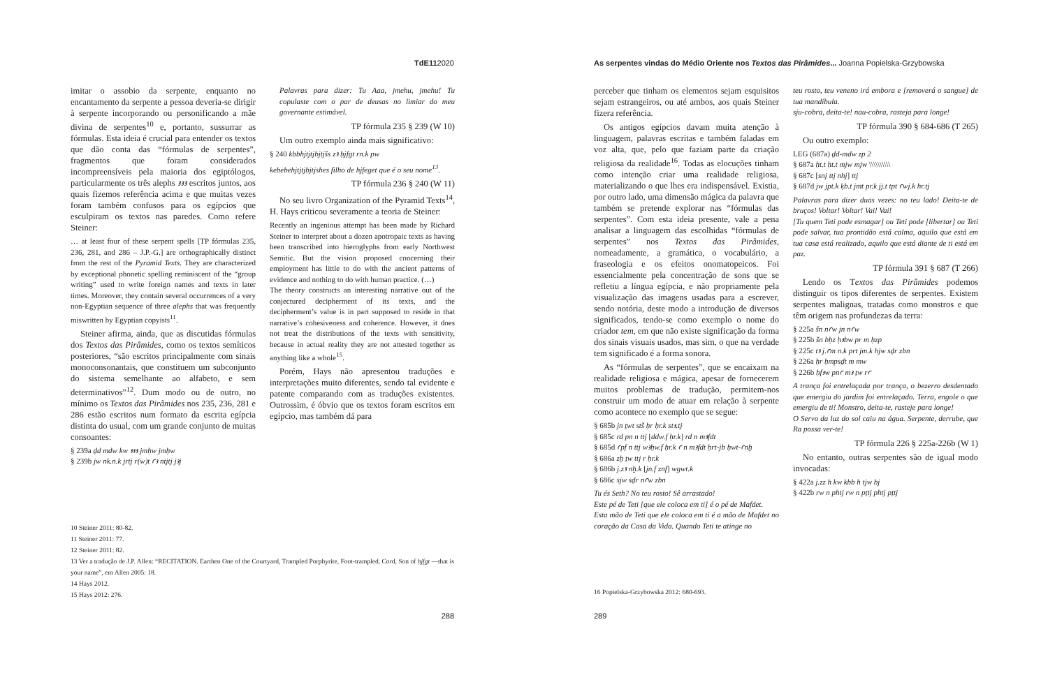TdE112020
imitar o assobio da serpente, enquanto no encantamento da serpente a pessoa deveria-se dirigir à serpente incorporando ou personificando a mãe divina de serpentes<sup>10</sup> e, portanto, sussurrar as fórmulas. Esta ideia é crucial para entender os textos que dão conta das “fórmulas de serpentes”, fragmentos que foram considerados incompreensíveis pela maioria dos egiptólogos, particularmente os três alephs ꜣꜣꜣ escritos juntos, aos quais fizemos referência acima e que muitas vezes foram também confusos para os egípcios que esculpiram os textos nas paredes. Como refere Steiner:
… at least four of these serpent spells [TP fórmulas 235, 236, 281, and 286 – J.P.-G.] are orthographically distinct from the rest of the Pyramid Texts. They are characterized by exceptional phonetic spelling reminiscent of the “group writing” used to write foreign names and texts in later times. Moreover, they contain several occurrences of a very non-Egyptian sequence of three alephs that was frequently miswritten by Egyptian copyists<sup>11</sup>.
Steiner afirma, ainda, que as discutidas fórmulas dos Textos das Pirâmides, como os textos semíticos posteriores, “são escritos principalmente com sinais monoconsonantais, que constituem um subconjunto do sistema semelhante ao alfabeto, e sem determinativos”<sup>12</sup>. Dum modo ou de outro, no mínimo os Textos das Pirâmides nos 235, 236, 281 e 286 estão escritos num formato da escrita egípcia distinta do usual, com um grande conjunto de muitas consoantes:
§ 239a ḏd mdw kw ꜣꜣꜣ jmḥw jmḥw
§ 239b jw nk.n.k jrtj r(w)t ꜥꜣ ntjtj jꜣj
Palavras para dizer: Tu Aaa, jmehu, jmehu! Tu copulaste com o par de deusas no limiar do meu governante estimável.
TP fórmula 235 § 239 (W 10)
Um outro exemplo ainda mais significativo:
§ 240 kbbhjtjtjbjtjšs zꜣ ḥjfgt rn.k pw
kebebehjtjtjbjtjshes filho de hjfeget que é o seu nome<sup>13</sup>.
TP fórmula 236 § 240 (W 11)
No seu livro Organization of the Pyramid Texts<sup>14</sup>, H. Hays criticou severamente a teoria de Steiner:
Recently an ingenious attempt has been made by Richard Steiner to interpret about a dozen apotropaic texts as having been transcribed into hieroglyphs from early Northwest Semitic. But the vision proposed concerning their employment has little to do with the ancient patterns of evidence and nothing to do with human practice. (…)
The theory constructs an interesting narrative out of the conjectured decipherment of its texts, and the decipherment’s value is in part supposed to reside in that narrative’s cohesiveness and coherence. However, it does not treat the distributions of the texts with sensitivity, because in actual reality they are not attested together as anything like a whole<sup>15</sup>.
Porém, Hays não apresentou traduções e interpretações muito diferentes, sendo tal evidente e patente comparando com as traduções existentes. Outrossim, é óbvio que os textos foram escritos em egípcio, mas também dá para
10 Steiner 2011: 80-82.
11 Steiner 2011: 77.
12 Steiner 2011: 82.
13 Ver a tradução de J.P. Allen: “RECITATION. Earthen One of the Courtyard, Trampled Porphyrite, Foot-trampled, Cord, Son of ḥjfgt —that is your name”, em Allen 2005: 18.
14 Hays 2012.
15 Hays 2012: 276.
288
As serpentes vindas do Médio Oriente nos Textos das Pirâmides... Joanna Popielska-Grzybowska
perceber que tinham os elementos sejam esquisitos sejam estrangeiros, ou até ambos, aos quais Steiner fizera referência.
Os antigos egípcios davam muita atenção à linguagem, palavras escritas e também faladas em voz alta, que, pelo que faziam parte da criação religiosa da realidade<sup>16</sup>. Todas as elocuções tinham como intenção criar uma realidade religiosa, materializando o que lhes era indispensável. Existia, por outro lado, uma dimensão mágica da palavra que também se pretende explorar nas “fórmulas das serpentes”. Com esta ideia presente, vale a pena analisar a linguagem das escolhidas “fórmulas de serpentes” nos Textos das Pirâmides, nomeadamente, a gramática, o vocabulário, a fraseologia e os efeitos onomatopeicos. Foi essencialmente pela concentração de sons que se refletiu a língua egípcia, e não propriamente pela visualização das imagens usadas para a escrever, sendo notória, deste modo a introdução de diversos significados, tendo-se como exemplo o nome do criador tem, em que não existe significação da forma dos sinais visuais usados, mas sim, o que na verdade tem significado é a forma sonora.
As “fórmulas de serpentes”, que se encaixam na realidade religiosa e mágica, apesar de fornecerem muitos problemas de tradução, permitem-nos construir um modo de atuar em relação à serpente como acontece no exemplo que se segue:
§ 685b jn ṯwt stš ḥr ḥr.k stꜣ.tj
§ 685c rd pn n ttj [ddw.f ḥr.k] rd n mꜣfdt
§ 685d ꜥpf n ttj wꜣḥw.f ḥr.k ꜥ n mꜣfdt ḥrt-jb ḥwt-ꜥnḫ
§ 686a zḫ ṯw ttj r ḥr.k
§ 686b j.zꜣ nḫ.k [jn.f znf] wgwt.k
§ 686c sjw sḏr nꜥw zbn
Tu és Seth? No teu rosto! Sê arrastado!
Este pé de Teti [que ele coloca em ti] é o pé de Mafdet.
Esta mão de Teti que ele coloca em ti é a mão de Mafdet no coração da Casa da Vida. Quando Teti te atinge no
teu rosto, teu veneno irá embora e [removerá o sangue] de tua mandíbula.
sju-cobra, deita-te! nau-cobra, rasteja para longe!
TP fórmula 390 § 684-686 (T 265)
Ou outro exemplo:
LEG (687a) ḏd-mdw zp 2
§ 687a ḥt.t ḥt.t mjw mjw \\\\\\\\\\
§ 687c [snj ttj nhj] ttj
§ 687d jw jpt.k ḳb.t jmt pr.k jj.t tpt ꜥwj.k hr.tj
Palavras para dizer duas vezes: no teu lado! Deita-te de bruços! Voltar! Voltar! Vai! Vai!
[Tu quem Teti pode esmagar] ou Teti pode [libertar] ou Teti pode salvar, tua prontidão está calma, aquilo que está em tua casa está realizado, aquilo que está diante de ti está em paz.
TP fórmula 391 § 687 (T 266)
Lendo os Textos das Pirâmides podemos distinguir os tipos diferentes de serpentes. Existem serpentes malignas, tratadas como monstros e que têm origem nas profundezas da terra:
§ 225a šn nꜥw jn nꜥw
§ 225b šn bḥz ḥꜣbw pr m ḥzp
§ 225c tꜣ j.ꜥm n.k prt jm.k hjw sḏr zbn
§ 226a ḥr ḥmpsḏt m mw
§ 226b ḥfꜣw pnꜥ mꜣ ṯw rꜥ
A trança foi entrelaçada por trança, o bezerro desdentado que emergiu do jardim foi entrelaçado. Terra, engole o que emergiu de ti! Monstro, deita-te, rasteje para longe!
O Servo da luz do sol caiu na água. Serpente, derrube, que Ra possa ver-te!
TP fórmula 226 § 225a-226b (W 1)
No entanto, outras serpentes são de igual modo invocadas:
§ 422a j.zz h kw kbb h tjw bj
§ 422b rw n phtj rw n pṯtj phtj pṯtj
16 Popielska-Grzybowska 2012: 680-693.
289